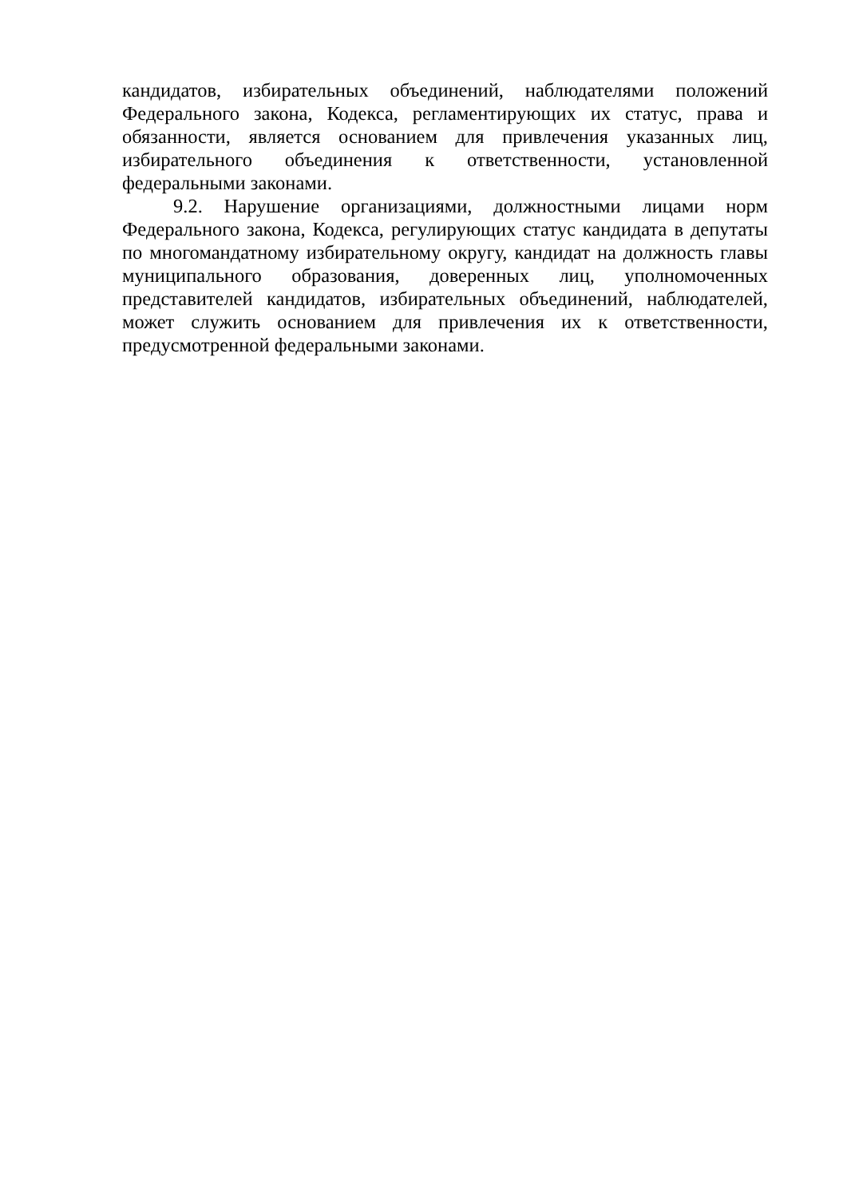кандидатов, избирательных объединений, наблюдателями положений Федерального закона, Кодекса, регламентирующих их статус, права и обязанности, является основанием для привлечения указанных лиц, избирательного объединения к ответственности, установленной федеральными законами.
9.2. Нарушение организациями, должностными лицами норм Федерального закона, Кодекса, регулирующих статус кандидата в депутаты по многомандатному избирательному округу, кандидат на должность главы муниципального образования, доверенных лиц, уполномоченных представителей кандидатов, избирательных объединений, наблюдателей, может служить основанием для привлечения их к ответственности, предусмотренной федеральными законами.